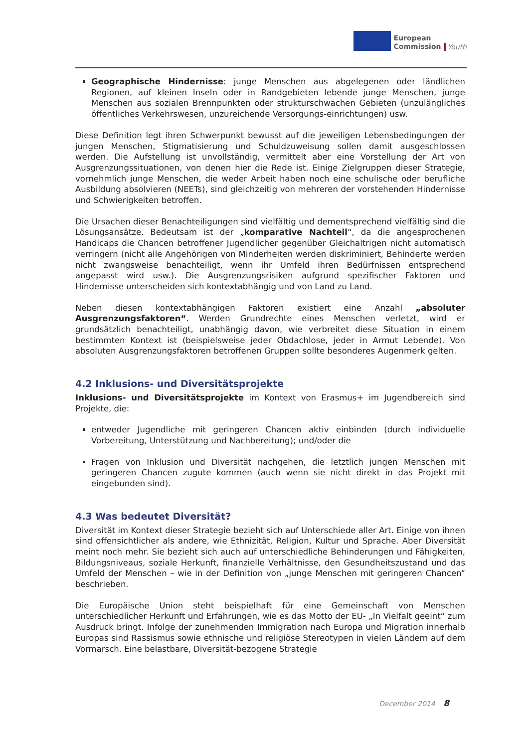European
Commission
Youth
Geographische Hindernisse: junge Menschen aus abgelegenen oder ländlichen Regionen, auf kleinen Inseln oder in Randgebieten lebende junge Menschen, junge Menschen aus sozialen Brennpunkten oder strukturschwachen Gebieten (unzulängliches öffentliches Verkehrswesen, unzureichende Versorgungs-einrichtungen) usw.
Diese Definition legt ihren Schwerpunkt bewusst auf die jeweiligen Lebensbedingungen der jungen Menschen, Stigmatisierung und Schuldzuweisung sollen damit ausgeschlossen werden. Die Aufstellung ist unvollständig, vermittelt aber eine Vorstellung der Art von Ausgrenzungssituationen, von denen hier die Rede ist. Einige Zielgruppen dieser Strategie, vornehmlich junge Menschen, die weder Arbeit haben noch eine schulische oder berufliche Ausbildung absolvieren (NEETs), sind gleichzeitig von mehreren der vorstehenden Hindernisse und Schwierigkeiten betroffen.
Die Ursachen dieser Benachteiligungen sind vielfältig und dementsprechend vielfältig sind die Lösungsansätze. Bedeutsam ist der „komparative Nachteil“, da die angesprochenen Handicaps die Chancen betroffener Jugendlicher gegenüber Gleichaltrigen nicht automatisch verringern (nicht alle Angehörigen von Minderheiten werden diskriminiert, Behinderte werden nicht zwangsweise benachteiligt, wenn ihr Umfeld ihren Bedürfnissen entsprechend angepasst wird usw.). Die Ausgrenzungsrisiken aufgrund spezifischer Faktoren und Hindernisse unterscheiden sich kontextabhängig und von Land zu Land.
Neben diesen kontextabhängigen Faktoren existiert eine Anzahl „absoluter Ausgrenzungsfaktoren“. Werden Grundrechte eines Menschen verletzt, wird er grundsätzlich benachteiligt, unabhängig davon, wie verbreitet diese Situation in einem bestimmten Kontext ist (beispielsweise jeder Obdachlose, jeder in Armut Lebende). Von absoluten Ausgrenzungsfaktoren betroffenen Gruppen sollte besonderes Augenmerk gelten.
4.2 Inklusions- und Diversitätsprojekte
Inklusions- und Diversitätsprojekte im Kontext von Erasmus+ im Jugendbereich sind Projekte, die:
entweder Jugendliche mit geringeren Chancen aktiv einbinden (durch individuelle Vorbereitung, Unterstützung und Nachbereitung); und/oder die
Fragen von Inklusion und Diversität nachgehen, die letztlich jungen Menschen mit geringeren Chancen zugute kommen (auch wenn sie nicht direkt in das Projekt mit eingebunden sind).
4.3 Was bedeutet Diversität?
Diversität im Kontext dieser Strategie bezieht sich auf Unterschiede aller Art. Einige von ihnen sind offensichtlicher als andere, wie Ethnizität, Religion, Kultur und Sprache. Aber Diversität meint noch mehr. Sie bezieht sich auch auf unterschiedliche Behinderungen und Fähigkeiten, Bildungsniveaus, soziale Herkunft, finanzielle Verhältnisse, den Gesundheitszustand und das Umfeld der Menschen – wie in der Definition von „junge Menschen mit geringeren Chancen“ beschrieben.
Die Europäische Union steht beispielhaft für eine Gemeinschaft von Menschen unterschiedlicher Herkunft und Erfahrungen, wie es das Motto der EU- „In Vielfalt geeint“ zum Ausdruck bringt. Infolge der zunehmenden Immigration nach Europa und Migration innerhalb Europas sind Rassismus sowie ethnische und religiöse Stereotypen in vielen Ländern auf dem Vormarsch. Eine belastbare, Diversität-bezogene Strategie
December 2014 8